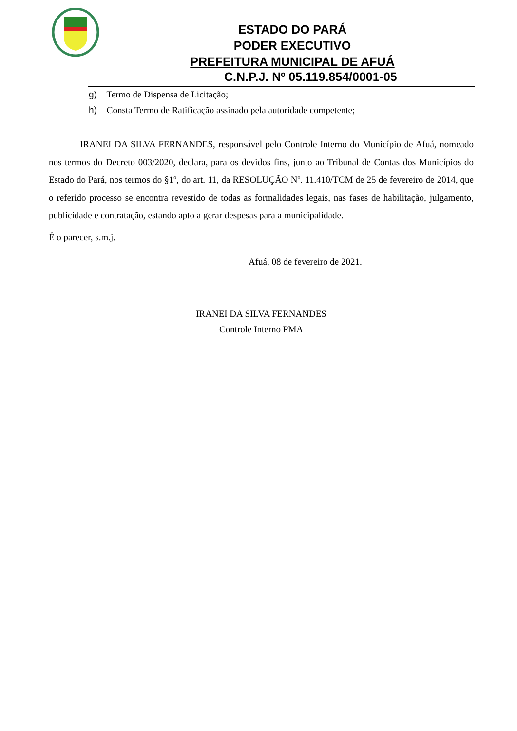ESTADO DO PARÁ
PODER EXECUTIVO
PREFEITURA MUNICIPAL DE AFUÁ
C.N.P.J. Nº 05.119.854/0001-05
g) Termo de Dispensa de Licitação;
h) Consta Termo de Ratificação assinado pela autoridade competente;
IRANEI DA SILVA FERNANDES, responsável pelo Controle Interno do Município de Afuá, nomeado nos termos do Decreto 003/2020, declara, para os devidos fins, junto ao Tribunal de Contas dos Municípios do Estado do Pará, nos termos do §1º, do art. 11, da RESOLUÇÃO Nº. 11.410/TCM de 25 de fevereiro de 2014, que o referido processo se encontra revestido de todas as formalidades legais, nas fases de habilitação, julgamento, publicidade e contratação, estando apto a gerar despesas para a municipalidade.
É o parecer, s.m.j.
Afuá, 08 de fevereiro de 2021.
IRANEI DA SILVA FERNANDES
Controle Interno PMA